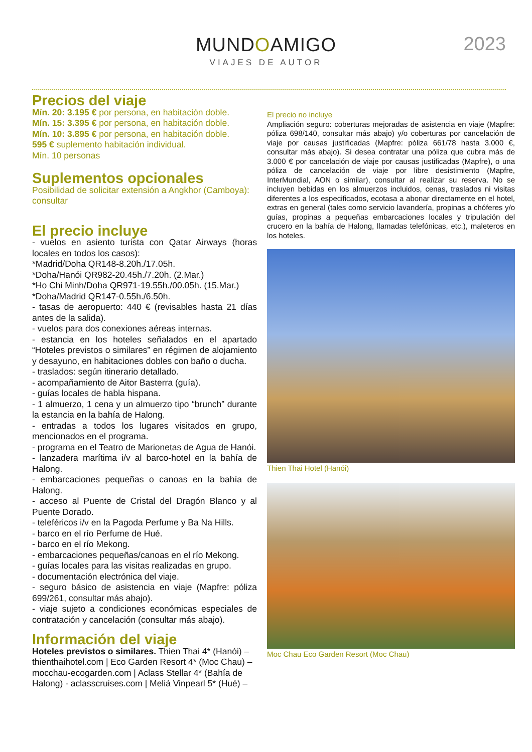MUNDOAMIGO
VIAJES DE AUTOR
2023
Precios del viaje
Mín. 20: 3.195 € por persona, en habitación doble.
Mín. 15: 3.395 € por persona, en habitación doble.
Mín. 10: 3.895 € por persona, en habitación doble.
595 € suplemento habitación individual.
Mín. 10 personas
Suplementos opcionales
Posibilidad de solicitar extensión a Angkhor (Camboya): consultar
El precio incluye
- vuelos en asiento turista con Qatar Airways (horas locales en todos los casos):
*Madrid/Doha QR148-8.20h./17.05h.
*Doha/Hanói QR982-20.45h./7.20h. (2.Mar.)
*Ho Chi Minh/Doha QR971-19.55h./00.05h. (15.Mar.)
*Doha/Madrid QR147-0.55h./6.50h.
- tasas de aeropuerto: 440 € (revisables hasta 21 días antes de la salida).
- vuelos para dos conexiones aéreas internas.
- estancia en los hoteles señalados en el apartado “Hoteles previstos o similares” en régimen de alojamiento y desayuno, en habitaciones dobles con baño o ducha.
- traslados: según itinerario detallado.
- acompañamiento de Aitor Basterra (guía).
- guías locales de habla hispana.
- 1 almuerzo, 1 cena y un almuerzo tipo “brunch” durante la estancia en la bahía de Halong.
- entradas a todos los lugares visitados en grupo, mencionados en el programa.
- programa en el Teatro de Marionetas de Agua de Hanói.
- lanzadera marítima i/v al barco-hotel en la bahía de Halong.
- embarcaciones pequeñas o canoas en la bahía de Halong.
- acceso al Puente de Cristal del Dragón Blanco y al Puente Dorado.
- teleféricos i/v en la Pagoda Perfume y Ba Na Hills.
- barco en el río Perfume de Hué.
- barco en el río Mekong.
- embarcaciones pequeñas/canoas en el río Mekong.
- guías locales para las visitas realizadas en grupo.
- documentación electrónica del viaje.
- seguro básico de asistencia en viaje (Mapfre: póliza 699/261, consultar más abajo).
- viaje sujeto a condiciones económicas especiales de contratación y cancelación (consultar más abajo).
Información del viaje
Hoteles previstos o similares. Thien Thai 4* (Hanói) – thienthaihotel.com | Eco Garden Resort 4* (Moc Chau) – mocchau-ecogarden.com | Aclass Stellar 4* (Bahía de Halong) - aclasscruises.com | Meliá Vinpearl 5* (Hué) –
El precio no incluye
Ampliación seguro: coberturas mejoradas de asistencia en viaje (Mapfre: póliza 698/140, consultar más abajo) y/o coberturas por cancelación de viaje por causas justificadas (Mapfre: póliza 661/78 hasta 3.000 €, consultar más abajo). Si desea contratar una póliza que cubra más de 3.000 € por cancelación de viaje por causas justificadas (Mapfre), o una póliza de cancelación de viaje por libre desistimiento (Mapfre, InterMundial, AON o similar), consultar al realizar su reserva. No se incluyen bebidas en los almuerzos incluidos, cenas, traslados ni visitas diferentes a los especificados, ecotasa a abonar directamente en el hotel, extras en general (tales como servicio lavandería, propinas a chóferes y/o guías, propinas a pequeñas embarcaciones locales y tripulación del crucero en la bahía de Halong, llamadas telefónicas, etc.), maleteros en los hoteles.
Thien Thai Hotel (Hanói)
Moc Chau Eco Garden Resort (Moc Chau)